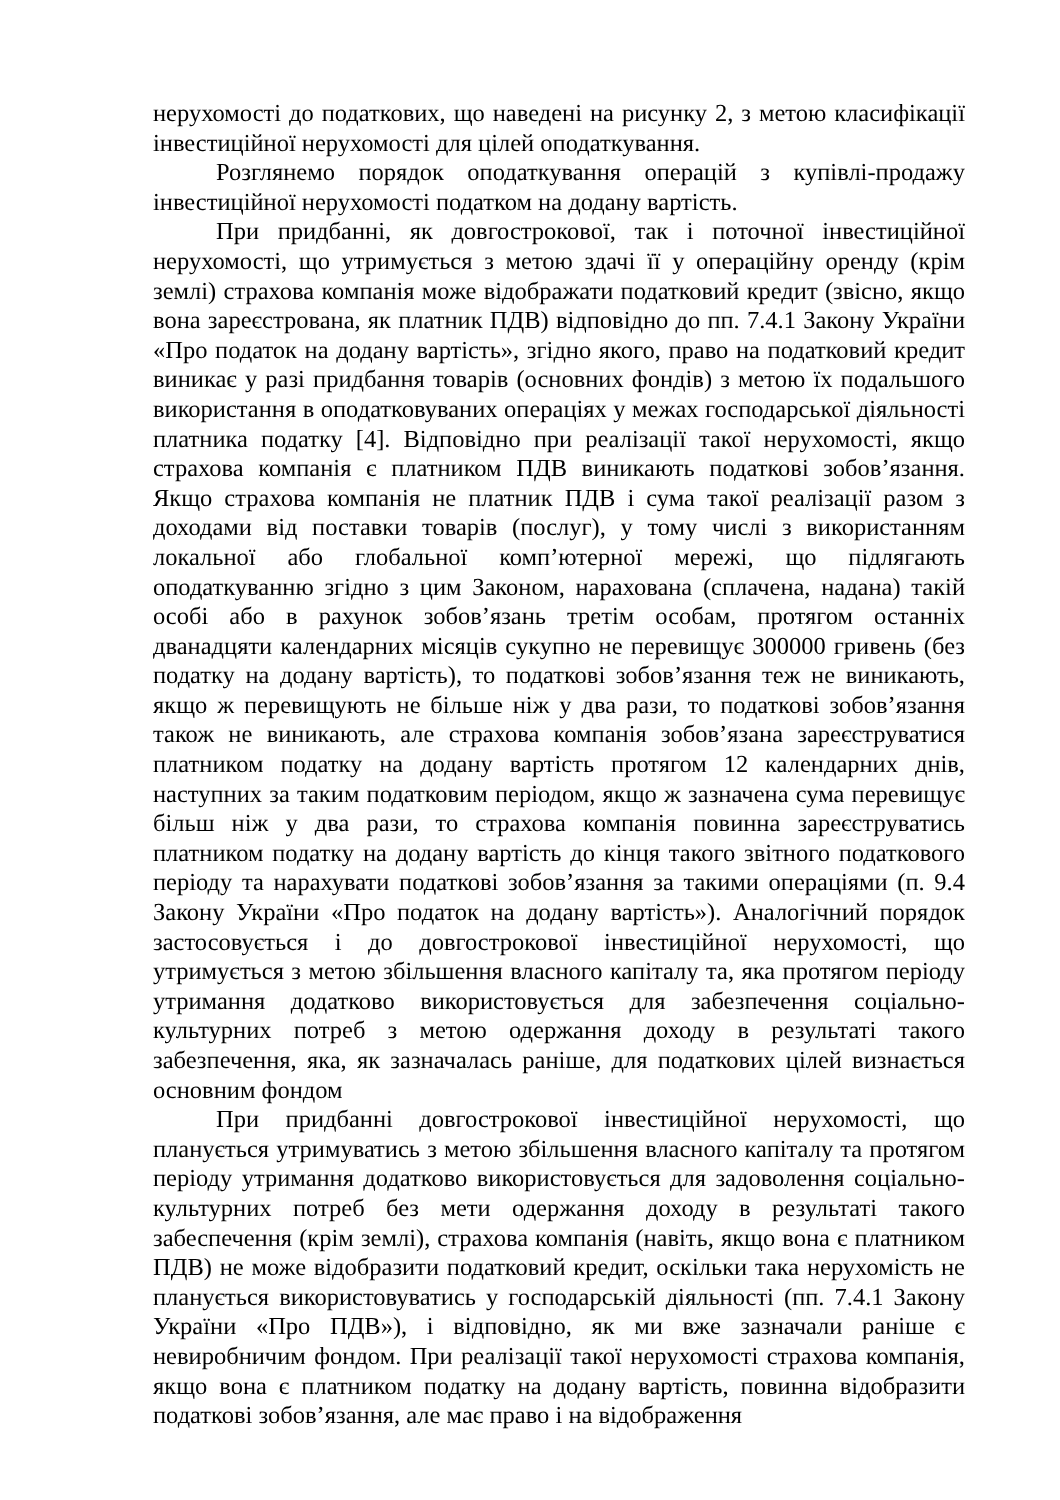нерухомості до податкових, що наведені на рисунку 2, з метою класифікації інвестиційної нерухомості для цілей оподаткування.
Розглянемо порядок оподаткування операцій з купівлі-продажу інвестиційної нерухомості податком на додану вартість.
При придбанні, як довгострокової, так і поточної інвестиційної нерухомості, що утримується з метою здачі її у операційну оренду (крім землі) страхова компанія може відображати податковий кредит (звісно, якщо вона зареєстрована, як платник ПДВ) відповідно до пп. 7.4.1 Закону України «Про податок на додану вартість», згідно якого, право на податковий кредит виникає у разі придбання товарів (основних фондів) з метою їх подальшого використання в оподатковуваних операціях у межах господарської діяльності платника податку [4]. Відповідно при реалізації такої нерухомості, якщо страхова компанія є платником ПДВ виникають податкові зобов’язання. Якщо страхова компанія не платник ПДВ і сума такої реалізації разом з доходами від поставки товарів (послуг), у тому числі з використанням локальної або глобальної комп’ютерної мережі, що підлягають оподаткуванню згідно з цим Законом, нарахована (сплачена, надана) такій особі або в рахунок зобов’язань третім особам, протягом останніх дванадцяти календарних місяців сукупно не перевищує 300000 гривень (без податку на додану вартість), то податкові зобов’язання теж не виникають, якщо ж перевищують не більше ніж у два рази, то податкові зобов’язання також не виникають, але страхова компанія зобов’язана зареєструватися платником податку на додану вартість протягом 12 календарних днів, наступних за таким податковим періодом, якщо ж зазначена сума перевищує більш ніж у два рази, то страхова компанія повинна зареєструватись платником податку на додану вартість до кінця такого звітного податкового періоду та нарахувати податкові зобов’язання за такими операціями (п. 9.4 Закону України «Про податок на додану вартість»). Аналогічний порядок застосовується і до довгострокової інвестиційної нерухомості, що утримується з метою збільшення власного капіталу та, яка протягом періоду утримання додатково використовується для забезпечення соціально-культурних потреб з метою одержання доходу в результаті такого забезпечення, яка, як зазначалась раніше, для податкових цілей визнається основним фондом
При придбанні довгострокової інвестиційної нерухомості, що планується утримуватись з метою збільшення власного капіталу та протягом періоду утримання додатково використовується для задоволення соціально-культурних потреб без мети одержання доходу в результаті такого забеспечення (крім землі), страхова компанія (навіть, якщо вона є платником ПДВ) не може відобразити податковий кредит, оскільки така нерухомість не планується використовуватись у господарській діяльності (пп. 7.4.1 Закону України «Про ПДВ»), і відповідно, як ми вже зазначали раніше є невиробничим фондом. При реалізації такої нерухомості страхова компанія, якщо вона є платником податку на додану вартість, повинна відобразити податкові зобов’язання, але має право і на відображення